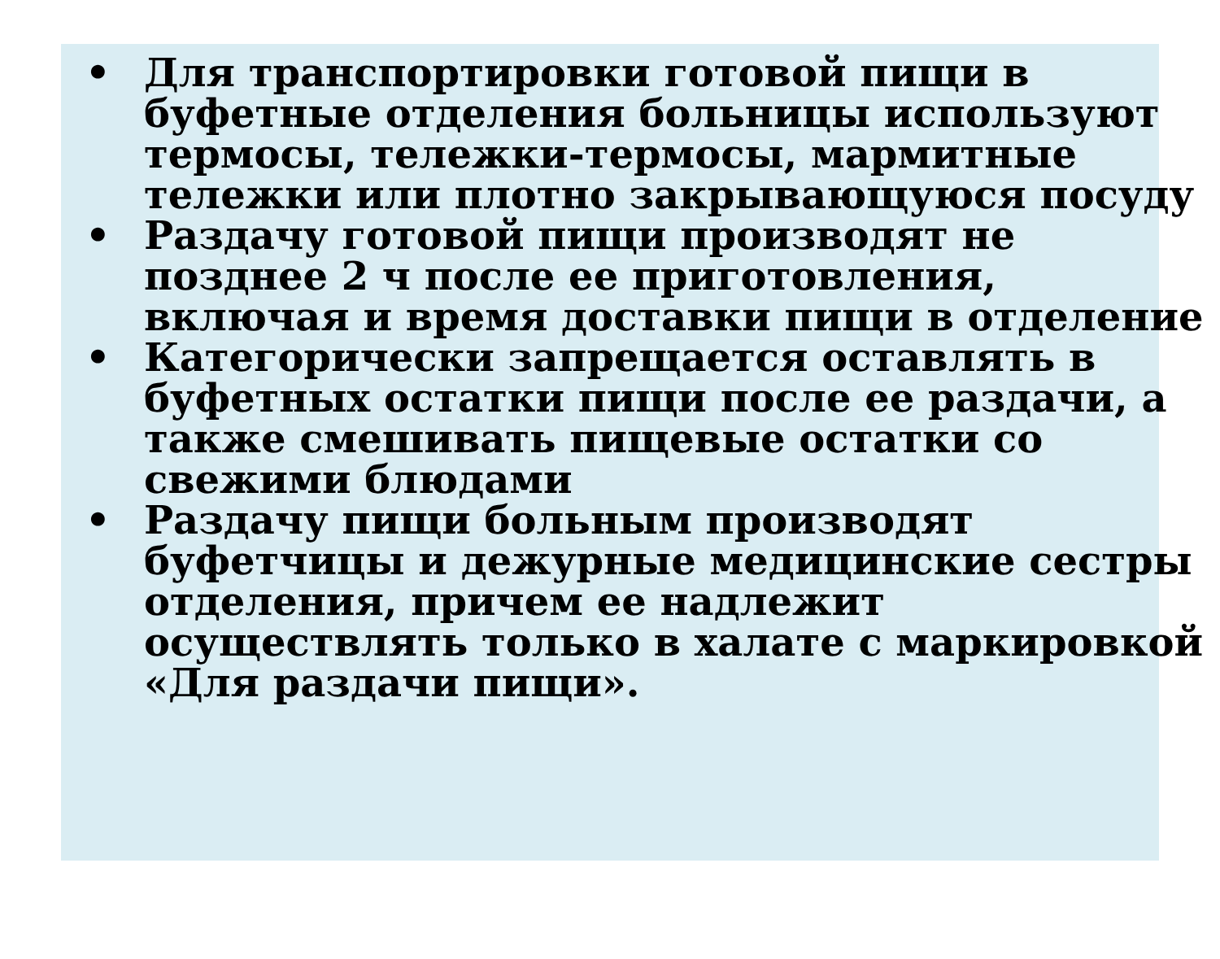• Для транспортировки готовой пищи в буфетные отделения больницы используют термосы, тележки-термосы, мармитные тележки или плотно закрывающуюся посуду
• Раздачу готовой пищи производят не позднее 2 ч после ее приготовления, включая и время доставки пищи в отделение
• Категорически запрещается оставлять в буфетных остатки пищи после ее раздачи, а также смешивать пищевые остатки со свежими блюдами
• Раздачу пищи больным производят буфетчицы и дежурные медицинские сестры отделения, причем ее надлежит осуществлять только в халате с маркировкой «Для раздачи пищи».